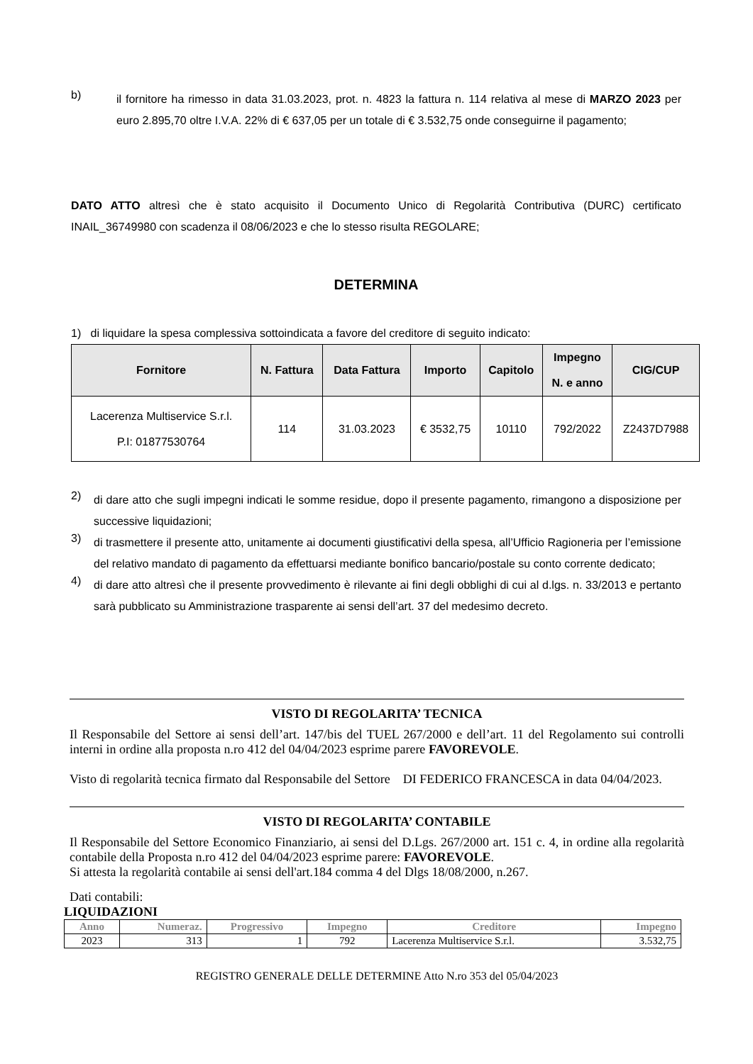b)
il fornitore ha rimesso in data 31.03.2023, prot. n. 4823 la fattura n. 114 relativa al mese di MARZO 2023 per euro 2.895,70 oltre I.V.A. 22% di € 637,05 per un totale di € 3.532,75 onde conseguirne il pagamento;
DATO ATTO altresì che è stato acquisito il Documento Unico di Regolarità Contributiva (DURC) certificato INAIL_36749980 con scadenza il 08/06/2023 e che lo stesso risulta REGOLARE;
DETERMINA
1) di liquidare la spesa complessiva sottoindicata a favore del creditore di seguito indicato:
| Fornitore | N. Fattura | Data Fattura | Importo | Capitolo | Impegno N. e anno | CIG/CUP |
| --- | --- | --- | --- | --- | --- | --- |
| Lacerenza Multiservice S.r.l. P.I: 01877530764 | 114 | 31.03.2023 | € 3532,75 | 10110 | 792/2022 | Z2437D7988 |
2)
di dare atto che sugli impegni indicati le somme residue, dopo il presente pagamento, rimangono a disposizione per successive liquidazioni;
3)
di trasmettere il presente atto, unitamente ai documenti giustificativi della spesa, all’Ufficio Ragioneria per l’emissione del relativo mandato di pagamento da effettuarsi mediante bonifico bancario/postale su conto corrente dedicato;
4)
di dare atto altresì che il presente provvedimento è rilevante ai fini degli obblighi di cui al d.lgs. n. 33/2013 e pertanto sarà pubblicato su Amministrazione trasparente ai sensi dell’art. 37 del medesimo decreto.
VISTO DI REGOLARITA’ TECNICA
Il Responsabile del Settore ai sensi dell’art. 147/bis del TUEL 267/2000 e dell’art. 11 del Regolamento sui controlli interni in ordine alla proposta n.ro 412 del 04/04/2023 esprime parere FAVOREVOLE.
Visto di regolarità tecnica firmato dal Responsabile del Settore DI FEDERICO FRANCESCA in data 04/04/2023.
VISTO DI REGOLARITA’ CONTABILE
Il Responsabile del Settore Economico Finanziario, ai sensi del D.Lgs. 267/2000 art. 151 c. 4, in ordine alla regolarità contabile della Proposta n.ro 412 del 04/04/2023 esprime parere: FAVOREVOLE.
Si attesta la regolarità contabile ai sensi dell'art.184 comma 4 del Dlgs 18/08/2000, n.267.
Dati contabili:
LIQUIDAZIONI
| Anno | Numeraz. | Progressivo | Impegno | Creditore | Impegno |
| --- | --- | --- | --- | --- | --- |
| 2023 | 313 | 1 | 792 | Lacerenza Multiservice S.r.l. | 3.532,75 |
REGISTRO GENERALE DELLE DETERMINE Atto N.ro 353 del 05/04/2023